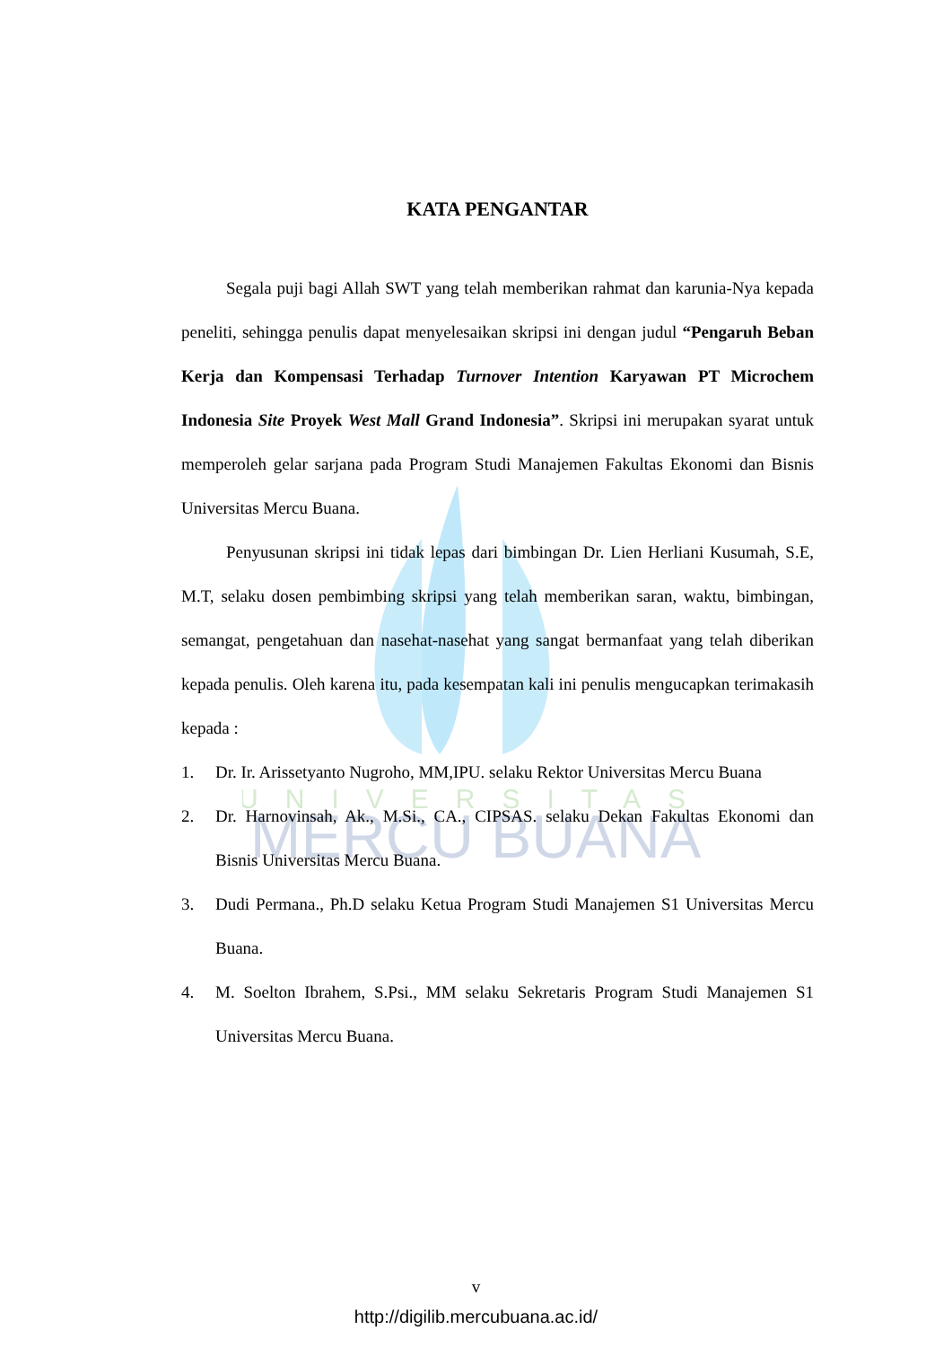UNIVERSITAS
MERCU BUANA
KATA PENGANTAR
Segala puji bagi Allah SWT yang telah memberikan rahmat dan karunia-Nya kepada peneliti, sehingga penulis dapat menyelesaikan skripsi ini dengan judul “Pengaruh Beban Kerja dan Kompensasi Terhadap Turnover Intention Karyawan PT Microchem Indonesia Site Proyek West Mall Grand Indonesia”. Skripsi ini merupakan syarat untuk memperoleh gelar sarjana pada Program Studi Manajemen Fakultas Ekonomi dan Bisnis Universitas Mercu Buana.
Penyusunan skripsi ini tidak lepas dari bimbingan Dr. Lien Herliani Kusumah, S.E, M.T, selaku dosen pembimbing skripsi yang telah memberikan saran, waktu, bimbingan, semangat, pengetahuan dan nasehat-nasehat yang sangat bermanfaat yang telah diberikan kepada penulis. Oleh karena itu, pada kesempatan kali ini penulis mengucapkan terimakasih kepada :
1. Dr. Ir. Arissetyanto Nugroho, MM,IPU. selaku Rektor Universitas Mercu Buana
2. Dr. Harnovinsah, Ak., M.Si., CA., CIPSAS. selaku Dekan Fakultas Ekonomi dan Bisnis Universitas Mercu Buana.
3. Dudi Permana., Ph.D selaku Ketua Program Studi Manajemen S1 Universitas Mercu Buana.
4. M. Soelton Ibrahem, S.Psi., MM selaku Sekretaris Program Studi Manajemen S1 Universitas Mercu Buana.
v
http://digilib.mercubuana.ac.id/